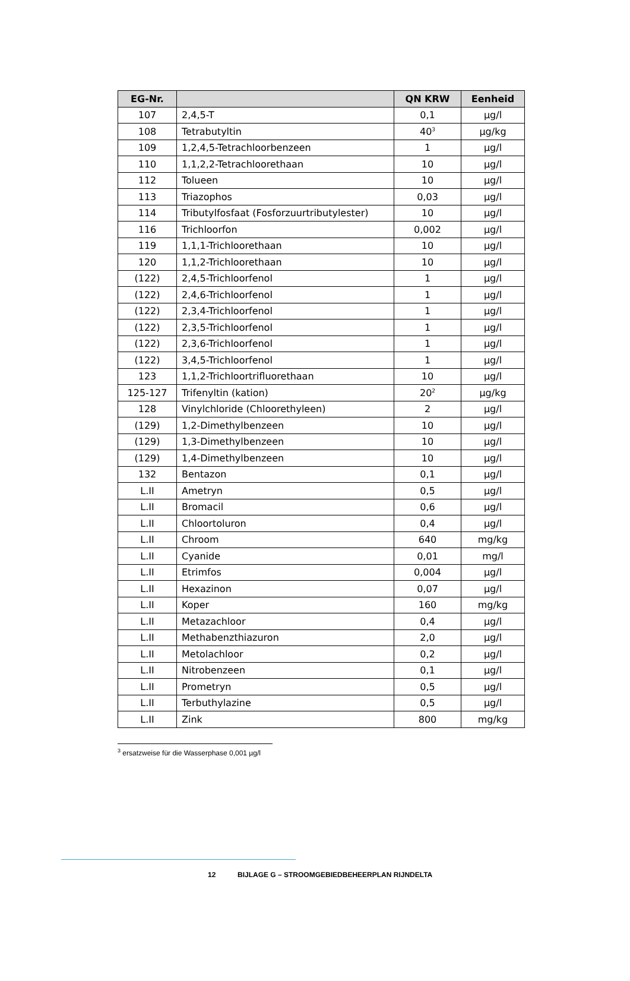| EG-Nr. | | QN KRW | Eenheid |
| --- | --- | --- | --- |
| 107 | 2,4,5-T | 0,1 | µg/l |
| 108 | Tetrabutyltin | 40<sup>3</sup> | µg/kg |
| 109 | 1,2,4,5-Tetrachloorbenzeen | 1 | µg/l |
| 110 | 1,1,2,2-Tetrachloorethaan | 10 | µg/l |
| 112 | Tolueen | 10 | µg/l |
| 113 | Triazophos | 0,03 | µg/l |
| 114 | Tributylfosfaat (Fosforzuurtributylester) | 10 | µg/l |
| 116 | Trichloorfon | 0,002 | µg/l |
| 119 | 1,1,1-Trichloorethaan | 10 | µg/l |
| 120 | 1,1,2-Trichloorethaan | 10 | µg/l |
| (122) | 2,4,5-Trichloorfenol | 1 | µg/l |
| (122) | 2,4,6-Trichloorfenol | 1 | µg/l |
| (122) | 2,3,4-Trichloorfenol | 1 | µg/l |
| (122) | 2,3,5-Trichloorfenol | 1 | µg/l |
| (122) | 2,3,6-Trichloorfenol | 1 | µg/l |
| (122) | 3,4,5-Trichloorfenol | 1 | µg/l |
| 123 | 1,1,2-Trichloortrifluorethaan | 10 | µg/l |
| 125-127 | Trifenyltin (kation) | 20<sup>2</sup> | µg/kg |
| 128 | Vinylchloride (Chloorethyleen) | 2 | µg/l |
| (129) | 1,2-Dimethylbenzeen | 10 | µg/l |
| (129) | 1,3-Dimethylbenzeen | 10 | µg/l |
| (129) | 1,4-Dimethylbenzeen | 10 | µg/l |
| 132 | Bentazon | 0,1 | µg/l |
| L.II | Ametryn | 0,5 | µg/l |
| L.II | Bromacil | 0,6 | µg/l |
| L.II | Chloortoluron | 0,4 | µg/l |
| L.II | Chroom | 640 | mg/kg |
| L.II | Cyanide | 0,01 | mg/l |
| L.II | Etrimfos | 0,004 | µg/l |
| L.II | Hexazinon | 0,07 | µg/l |
| L.II | Koper | 160 | mg/kg |
| L.II | Metazachloor | 0,4 | µg/l |
| L.II | Methabenzthiazuron | 2,0 | µg/l |
| L.II | Metolachloor | 0,2 | µg/l |
| L.II | Nitrobenzeen | 0,1 | µg/l |
| L.II | Prometryn | 0,5 | µg/l |
| L.II | Terbuthylazine | 0,5 | µg/l |
| L.II | Zink | 800 | mg/kg |
<sup>3</sup> ersatzweise für die Wasserphase 0,001 µg/l
12 BIJLAGE G – STROOMGEBIEDBEHEERPLAN RIJNDELTA